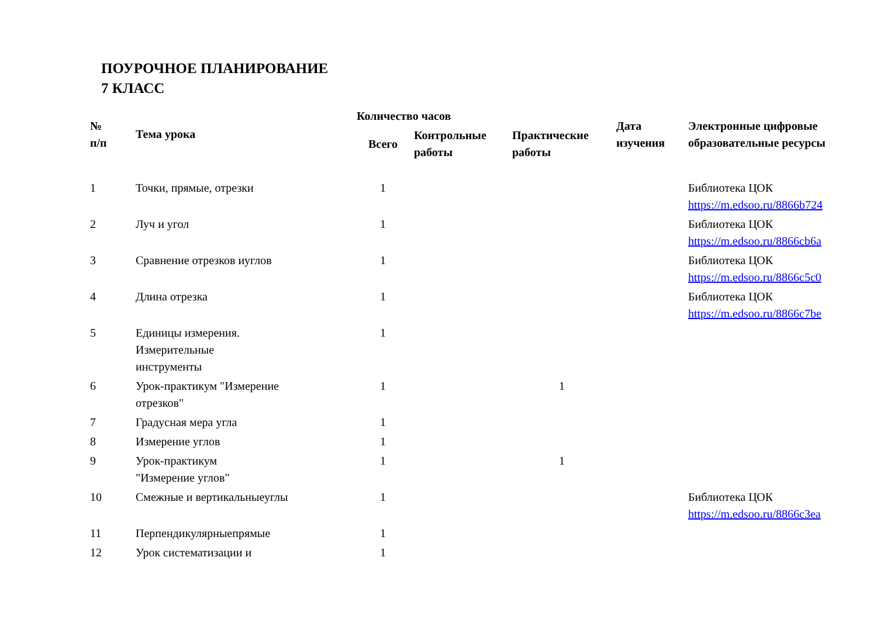ПОУРОЧНОЕ ПЛАНИРОВАНИЕ
7 КЛАСС
| № п/п | Тема урока | Количество часов | | | Дата изучения | Электронные цифровые образовательные ресурсы |
| --- | --- | --- | --- | --- | --- | --- |
| | | Всего | Контрольные работы | Практические работы | | |
| 1 | Точки, прямые, отрезки | 1 | | | | Библиотека ЦОК https://m.edsoo.ru/8866b724 |
| 2 | Луч и угол | 1 | | | | Библиотека ЦОК https://m.edsoo.ru/8866cb6a |
| 3 | Сравнение отрезков иуглов | 1 | | | | Библиотека ЦОК https://m.edsoo.ru/8866c5c0 |
| 4 | Длина отрезка | 1 | | | | Библиотека ЦОК https://m.edsoo.ru/8866c7be |
| 5 | Единицы измерения. Измерительные инструменты | 1 | | | | |
| 6 | Урок-практикум "Измерение отрезков" | 1 | | 1 | | |
| 7 | Градусная мера угла | 1 | | | | |
| 8 | Измерение углов | 1 | | | | |
| 9 | Урок-практикум "Измерение углов" | 1 | | 1 | | |
| 10 | Смежные и вертикальныеуглы | 1 | | | | Библиотека ЦОК https://m.edsoo.ru/8866c3ea |
| 11 | Перпендикулярныепрямые | 1 | | | | |
| 12 | Урок систематизации и | 1 | | | | |